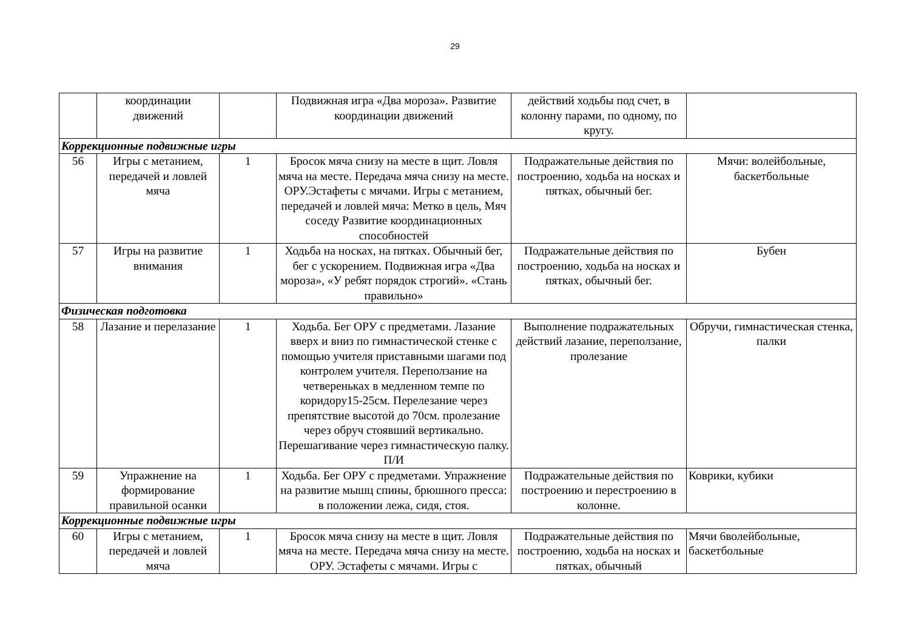29
| | координации движений | | Подвижная игра «Два мороза». Развитие координации движений | действий ходьбы под счет, в колонну парами, по одному, по кругу. | |
| Коррекционные подвижные игры | | | | | |
| 56 | Игры с метанием, передачей и ловлей мяча | 1 | Бросок мяча снизу на месте в щит. Ловля мяча на месте. Передача мяча снизу на месте. ОРУ.Эстафеты с мячами. Игры с метанием, передачей и ловлей мяча: Метко в цель, Мяч соседу Развитие координационных способностей | Подражательные действия по построению, ходьба на носках и пятках, обычный бег. | Мячи: волейбольные, баскетбольные |
| 57 | Игры на развитие внимания | 1 | Ходьба на носках, на пятках. Обычный бег, бег с ускорением. Подвижная игра «Два мороза», «У ребят порядок строгий». «Стань правильно» | Подражательные действия по построению, ходьба на носках и пятках, обычный бег. | Бубен |
| Физическая подготовка | | | | | |
| 58 | Лазание и перелазание | 1 | Ходьба. Бег ОРУ с предметами. Лазание вверх и вниз по гимнастической стенке с помощью учителя приставными шагами под контролем учителя. Переползание на четвереньках в медленном темпе по коридору15-25см. Перелезание через препятствие высотой до 70см. пролезание через обруч стоявший вертикально. Перешагивание через гимнастическую палку. П/И | Выполнение подражательных действий лазание, переползание, пролезание | Обручи, гимнастическая стенка, палки |
| 59 | Упражнение на формирование правильной осанки | 1 | Ходьба. Бег ОРУ с предметами. Упражнение на развитие мышц спины, брюшного пресса: в положении лежа, сидя, стоя. | Подражательные действия по построению и перестроению в колонне. | Коврики, кубики |
| Коррекционные подвижные игры | | | | | |
| 60 | Игры с метанием, передачей и ловлей мяча | 1 | Бросок мяча снизу на месте в щит. Ловля мяча на месте. Передача мяча снизу на месте. ОРУ. Эстафеты с мячами. Игры с | Подражательные действия по построению, ходьба на носках и пятках, обычный | Мячи 6волейбольные, баскетбольные |